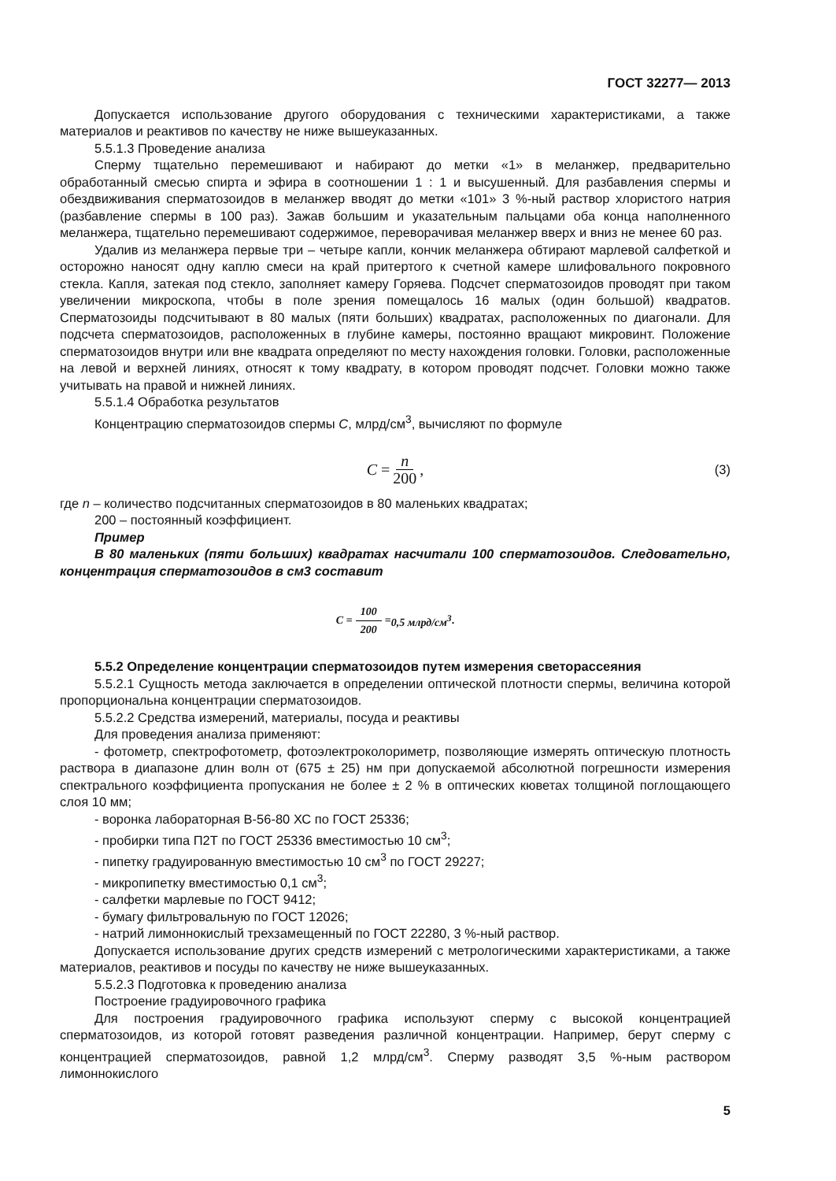ГОСТ 32277— 2013
Допускается использование другого оборудования с техническими характеристиками, а также материалов и реактивов по качеству не ниже вышеуказанных.
5.5.1.3 Проведение анализа
Сперму тщательно перемешивают и набирают до метки «1» в меланжер, предварительно обработанный смесью спирта и эфира в соотношении 1 : 1 и высушенный. Для разбавления спермы и обездвиживания сперматозоидов в меланжер вводят до метки «101» 3 %-ный раствор хлористого натрия (разбавление спермы в 100 раз). Зажав большим и указательным пальцами оба конца наполненного меланжера, тщательно перемешивают содержимое, переворачивая меланжер вверх и вниз не менее 60 раз.
Удалив из меланжера первые три – четыре капли, кончик меланжера обтирают марлевой салфеткой и осторожно наносят одну каплю смеси на край притертого к счетной камере шлифовального покровного стекла. Капля, затекая под стекло, заполняет камеру Горяева. Подсчет сперматозоидов проводят при таком увеличении микроскопа, чтобы в поле зрения помещалось 16 малых (один большой) квадратов. Сперматозоиды подсчитывают в 80 малых (пяти больших) квадратах, расположенных по диагонали. Для подсчета сперматозоидов, расположенных в глубине камеры, постоянно вращают микровинт. Положение сперматозоидов внутри или вне квадрата определяют по месту нахождения головки. Головки, расположенные на левой и верхней линиях, относят к тому квадрату, в котором проводят подсчет. Головки можно также учитывать на правой и нижней линиях.
5.5.1.4 Обработка результатов
Концентрацию сперматозоидов спермы С, млрд/см<sup>3</sup>, вычисляют по формуле
C = n 200, (3)
где n – количество подсчитанных сперматозоидов в 80 маленьких квадратах;
200 – постоянный коэффициент.
Пример
В 80 маленьких (пяти больших) квадратах насчитали 100 сперматозоидов. Следовательно, концентрация сперматозоидов в см3 составит
C = 100 200 = 0,5 млрд/см<sup>3</sup> .
5.5.2 Определение концентрации сперматозоидов путем измерения светорассеяния
5.5.2.1 Сущность метода заключается в определении оптической плотности спермы, величина которой пропорциональна концентрации сперматозоидов.
5.5.2.2 Средства измерений, материалы, посуда и реактивы
Для проведения анализа применяют:
- фотометр, спектрофотометр, фотоэлектроколориметр, позволяющие измерять оптическую плотность раствора в диапазоне длин волн от (675 ± 25) нм при допускаемой абсолютной погрешности измерения спектрального коэффициента пропускания не более ± 2 % в оптических кюветах толщиной поглощающего слоя 10 мм;
- воронка лабораторная В-56-80 ХС по ГОСТ 25336;
- пробирки типа П2Т по ГОСТ 25336 вместимостью 10 см<sup>3</sup>;
- пипетку градуированную вместимостью 10 см<sup>3</sup> по ГОСТ 29227;
- микропипетку вместимостью 0,1 см<sup>3</sup>;
- салфетки марлевые по ГОСТ 9412;
- бумагу фильтровальную по ГОСТ 12026;
- натрий лимоннокислый трехзамещенный по ГОСТ 22280, 3 %-ный раствор.
Допускается использование других средств измерений с метрологическими характеристиками, а также материалов, реактивов и посуды по качеству не ниже вышеуказанных.
5.5.2.3 Подготовка к проведению анализа
Построение градуировочного графика
Для построения градуировочного графика используют сперму с высокой концентрацией сперматозоидов, из которой готовят разведения различной концентрации. Например, берут сперму с концентрацией сперматозоидов, равной 1,2 млрд/см<sup>3</sup>. Сперму разводят 3,5 %-ным раствором лимоннокислого
5